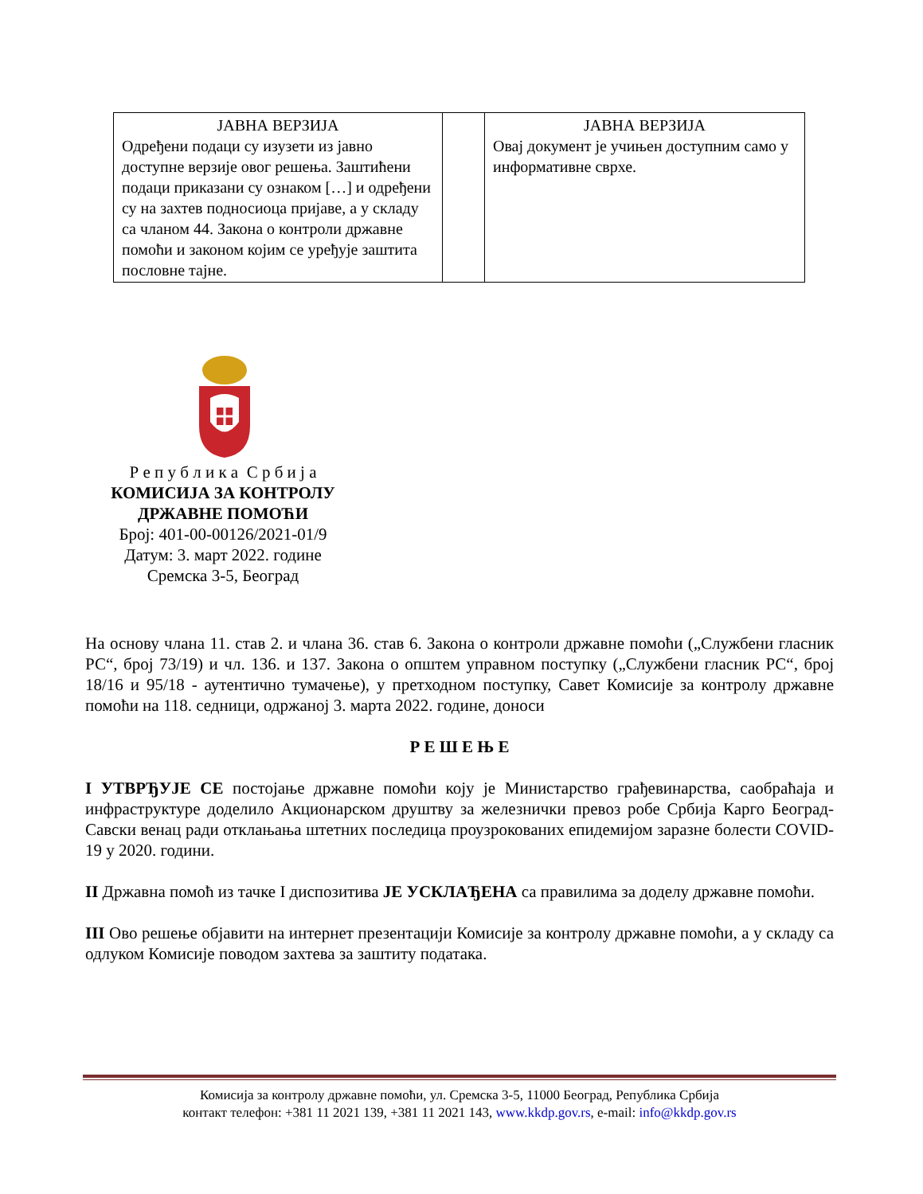| ЈАВНА ВЕРЗИЈА Одређени подаци су изузети из јавно доступне верзије овог решења. Заштићени подаци приказани су ознаком […] и одређени су на захтев подносиоца пријаве, а у складу са чланом 44. Закона о контроли државне помоћи и законом којим се уређује заштита пословне тајне. | | ЈАВНА ВЕРЗИЈА Овај документ је учињен доступним само у информативне сврхе. |
Р е п у б л и к а С р б и ј а
КОМИСИЈА ЗА КОНТРОЛУ ДРЖАВНЕ ПОМОЋИ
Број: 401-00-00126/2021-01/9
Датум: 3. март 2022. године
Сремска 3-5, Београд
На основу члана 11. став 2. и члана 36. став 6. Закона о контроли државне помоћи („Службени гласник РС“, број 73/19) и чл. 136. и 137. Закона о општем управном поступку („Службени гласник РС“, број 18/16 и 95/18 - аутентично тумачење), у претходном поступку, Савет Комисије за контролу државне помоћи на 118. седници, одржаној 3. марта 2022. године, доноси
Р Е Ш Е Њ Е
I УТВРЂУЈЕ СЕ постојање државне помоћи коју је Министарство грађевинарства, саобраћаја и инфраструктуре доделило Акционарском друштву за железнички превоз робе Србија Карго Београд-Савски венац ради отклањања штетних последица проузрокованих епидемијом заразне болести COVID-19 у 2020. години.
II Државна помоћ из тачке I диспозитива ЈЕ УСКЛАЂЕНА са правилима за доделу државне помоћи.
III Ово решење објавити на интернет презентацији Комисије за контролу државне помоћи, а у складу са одлуком Комисије поводом захтева за заштиту података.
Комисија за контролу државне помоћи, ул. Сремска 3-5, 11000 Београд, Република Србија
контакт телефон: +381 11 2021 139, +381 11 2021 143, www.kkdp.gov.rs, e-mail: info@kkdp.gov.rs